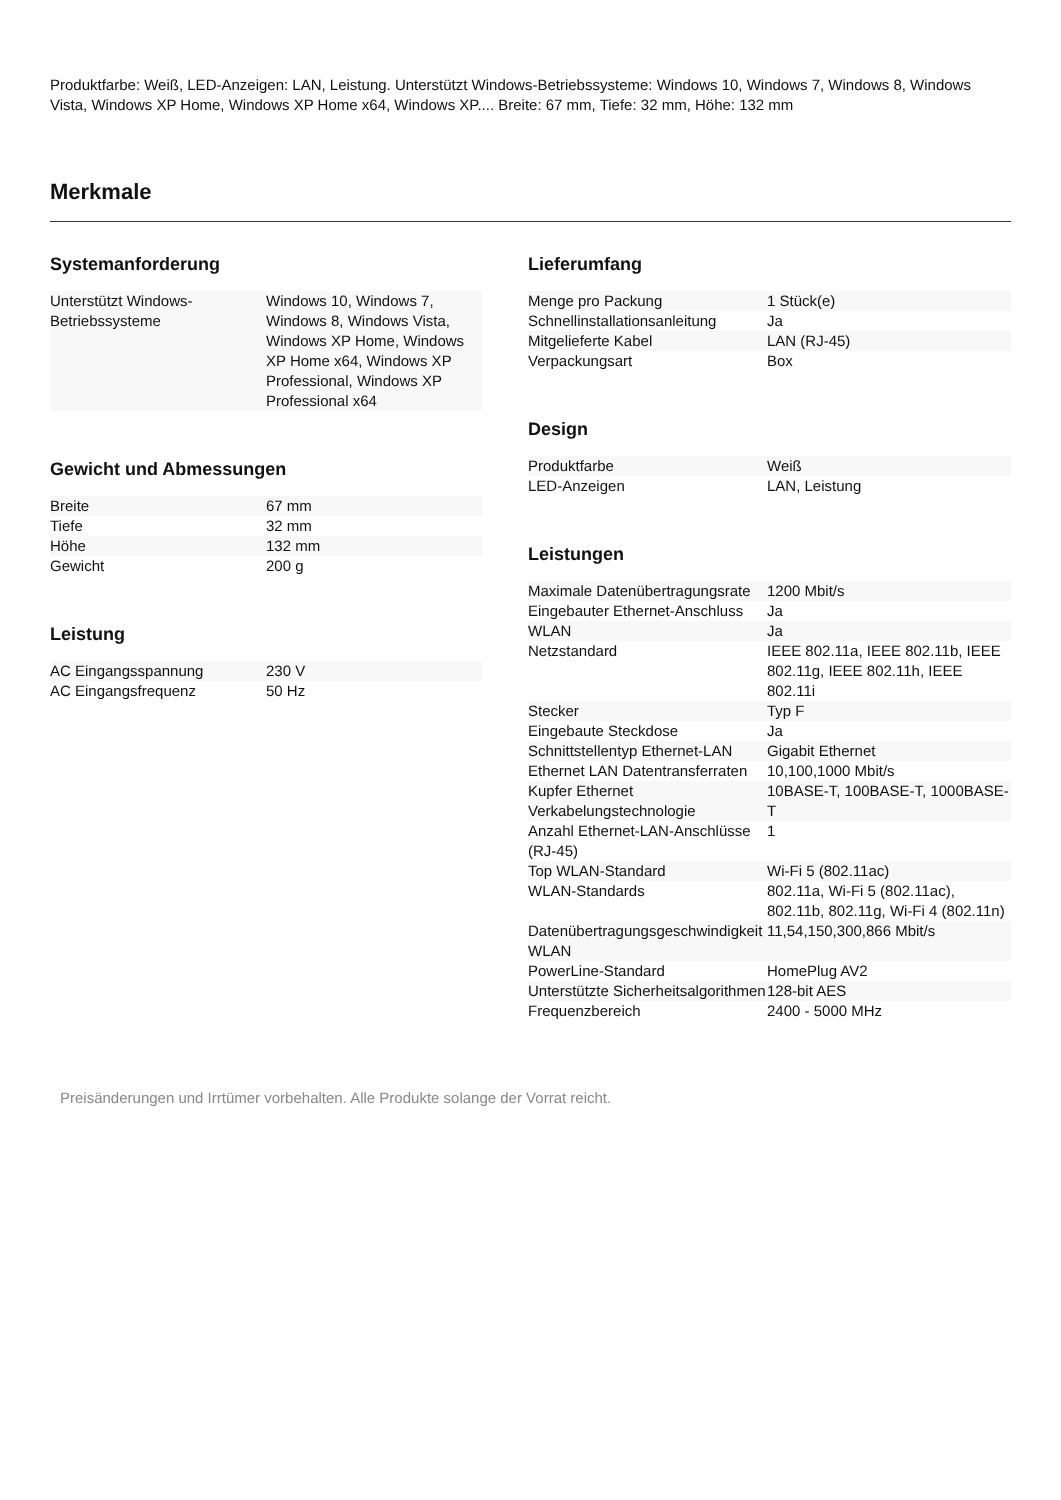Produktfarbe: Weiß, LED-Anzeigen: LAN, Leistung. Unterstützt Windows-Betriebssysteme: Windows 10, Windows 7, Windows 8, Windows Vista, Windows XP Home, Windows XP Home x64, Windows XP.... Breite: 67 mm, Tiefe: 32 mm, Höhe: 132 mm
Merkmale
Systemanforderung
| Unterstützt Windows-Betriebssysteme | Windows 10, Windows 7, Windows 8, Windows Vista, Windows XP Home, Windows XP Home x64, Windows XP Professional, Windows XP Professional x64 |
Gewicht und Abmessungen
| Breite | 67 mm |
| Tiefe | 32 mm |
| Höhe | 132 mm |
| Gewicht | 200 g |
Leistung
| AC Eingangsspannung | 230 V |
| AC Eingangsfrequenz | 50 Hz |
Lieferumfang
| Menge pro Packung | 1 Stück(e) |
| Schnellinstallationsanleitung | Ja |
| Mitgelieferte Kabel | LAN (RJ-45) |
| Verpackungsart | Box |
Design
| Produktfarbe | Weiß |
| LED-Anzeigen | LAN, Leistung |
Leistungen
| Maximale Datenübertragungsrate | 1200 Mbit/s |
| Eingebauter Ethernet-Anschluss | Ja |
| WLAN | Ja |
| Netzstandard | IEEE 802.11a, IEEE 802.11b, IEEE 802.11g, IEEE 802.11h, IEEE 802.11i |
| Stecker | Typ F |
| Eingebaute Steckdose | Ja |
| Schnittstellentyp Ethernet-LAN | Gigabit Ethernet |
| Ethernet LAN Datentransferraten | 10,100,1000 Mbit/s |
| Kupfer Ethernet Verkabelungstechnologie | 10BASE-T, 100BASE-T, 1000BASE-T |
| Anzahl Ethernet-LAN-Anschlüsse (RJ-45) | 1 |
| Top WLAN-Standard | Wi-Fi 5 (802.11ac) |
| WLAN-Standards | 802.11a, Wi-Fi 5 (802.11ac), 802.11b, 802.11g, Wi-Fi 4 (802.11n) |
| Datenübertragungsgeschwindigkeit WLAN | 11,54,150,300,866 Mbit/s |
| PowerLine-Standard | HomePlug AV2 |
| Unterstützte Sicherheitsalgorithmen | 128-bit AES |
| Frequenzbereich | 2400 - 5000 MHz |
Preisänderungen und Irrtümer vorbehalten. Alle Produkte solange der Vorrat reicht.